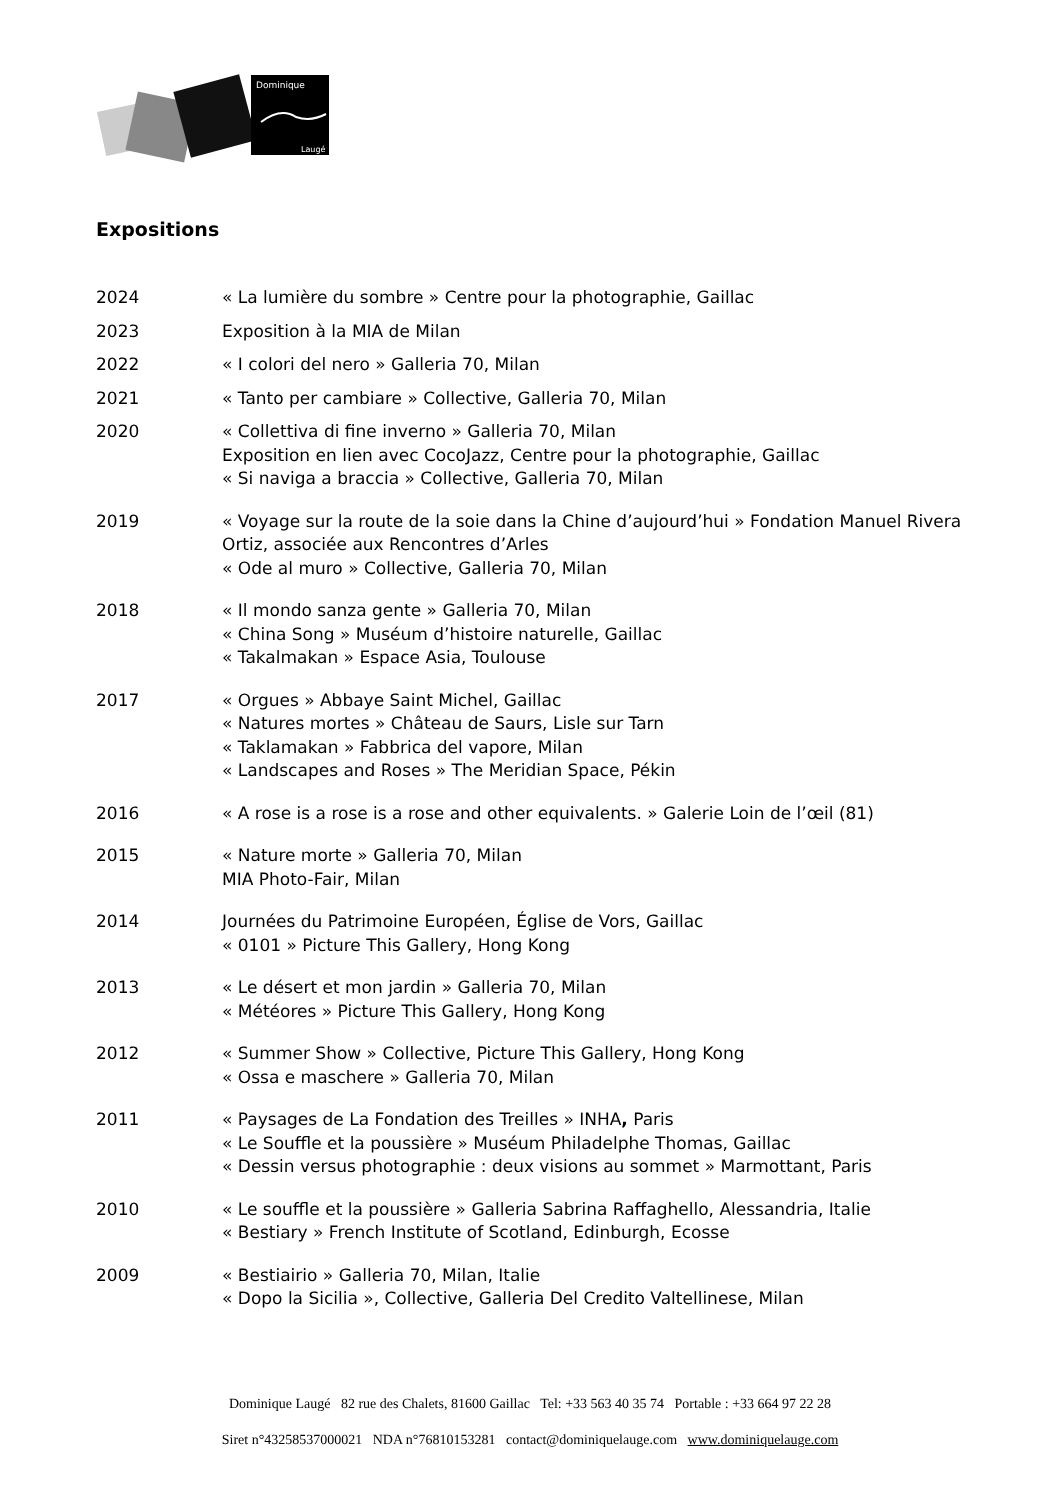Dominique
Laugé
Expositions
2024 « La lumière du sombre » Centre pour la photographie, Gaillac
2023 Exposition à la MIA de Milan
2022 « I colori del nero » Galleria 70, Milan
2021 « Tanto per cambiare » Collective, Galleria 70, Milan
2020 « Collettiva di fine inverno » Galleria 70, Milan
Exposition en lien avec CocoJazz, Centre pour la photographie, Gaillac
« Si naviga a braccia » Collective, Galleria 70, Milan
2019 « Voyage sur la route de la soie dans la Chine d’aujourd’hui » Fondation Manuel Rivera Ortiz, associée aux Rencontres d’Arles
« Ode al muro » Collective, Galleria 70, Milan
2018 « Il mondo sanza gente » Galleria 70, Milan
« China Song » Muséum d’histoire naturelle, Gaillac
« Takalmakan » Espace Asia, Toulouse
2017 « Orgues » Abbaye Saint Michel, Gaillac
« Natures mortes » Château de Saurs, Lisle sur Tarn
« Taklamakan » Fabbrica del vapore, Milan
« Landscapes and Roses » The Meridian Space, Pékin
2016 « A rose is a rose is a rose and other equivalents. » Galerie Loin de l’œil (81)
2015 « Nature morte » Galleria 70, Milan
MIA Photo-Fair, Milan
2014 Journées du Patrimoine Européen, Église de Vors, Gaillac
« 0101 » Picture This Gallery, Hong Kong
2013 « Le désert et mon jardin » Galleria 70, Milan
« Météores » Picture This Gallery, Hong Kong
2012 « Summer Show » Collective, Picture This Gallery, Hong Kong
« Ossa e maschere » Galleria 70, Milan
2011 « Paysages de La Fondation des Treilles » INHA, Paris
« Le Souffle et la poussière » Muséum Philadelphe Thomas, Gaillac
« Dessin versus photographie : deux visions au sommet » Marmottant, Paris
2010 « Le souffle et la poussière » Galleria Sabrina Raffaghello, Alessandria, Italie
« Bestiary » French Institute of Scotland, Edinburgh, Ecosse
2009 « Bestiairio » Galleria 70, Milan, Italie
« Dopo la Sicilia », Collective, Galleria Del Credito Valtellinese, Milan
Dominique Laugé 82 rue des Chalets, 81600 Gaillac Tel: +33 563 40 35 74 Portable : +33 664 97 22 28
Siret n°43258537000021 NDA n°76810153281 contact@dominiquelauge.com www.dominiquelauge.com